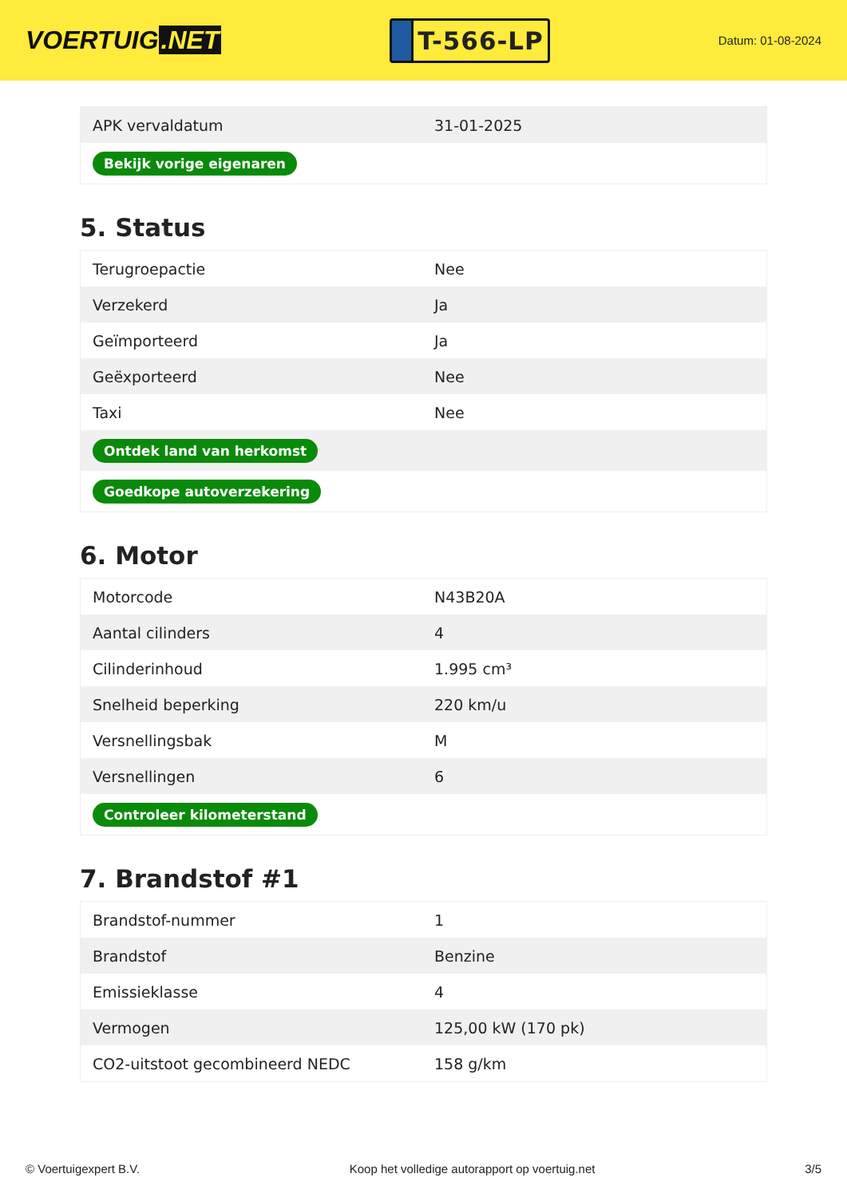VOERTUIG.NET
T-566-LP
Datum: 01-08-2024
| APK vervaldatum | 31-01-2025 |
| Bekijk vorige eigenaren | |
5. Status
| Terugroepactie | Nee |
| Verzekerd | Ja |
| Geïmporteerd | Ja |
| Geëxporteerd | Nee |
| Taxi | Nee |
| Ontdek land van herkomst | |
| Goedkope autoverzekering | |
6. Motor
| Motorcode | N43B20A |
| Aantal cilinders | 4 |
| Cilinderinhoud | 1.995 cm³ |
| Snelheid beperking | 220 km/u |
| Versnellingsbak | M |
| Versnellingen | 6 |
| Controleer kilometerstand | |
7. Brandstof #1
| Brandstof-nummer | 1 |
| Brandstof | Benzine |
| Emissieklasse | 4 |
| Vermogen | 125,00 kW (170 pk) |
| CO2-uitstoot gecombineerd NEDC | 158 g/km |
© Voertuigexpert B.V. Koop het volledige autorapport op voertuig.net 3/5